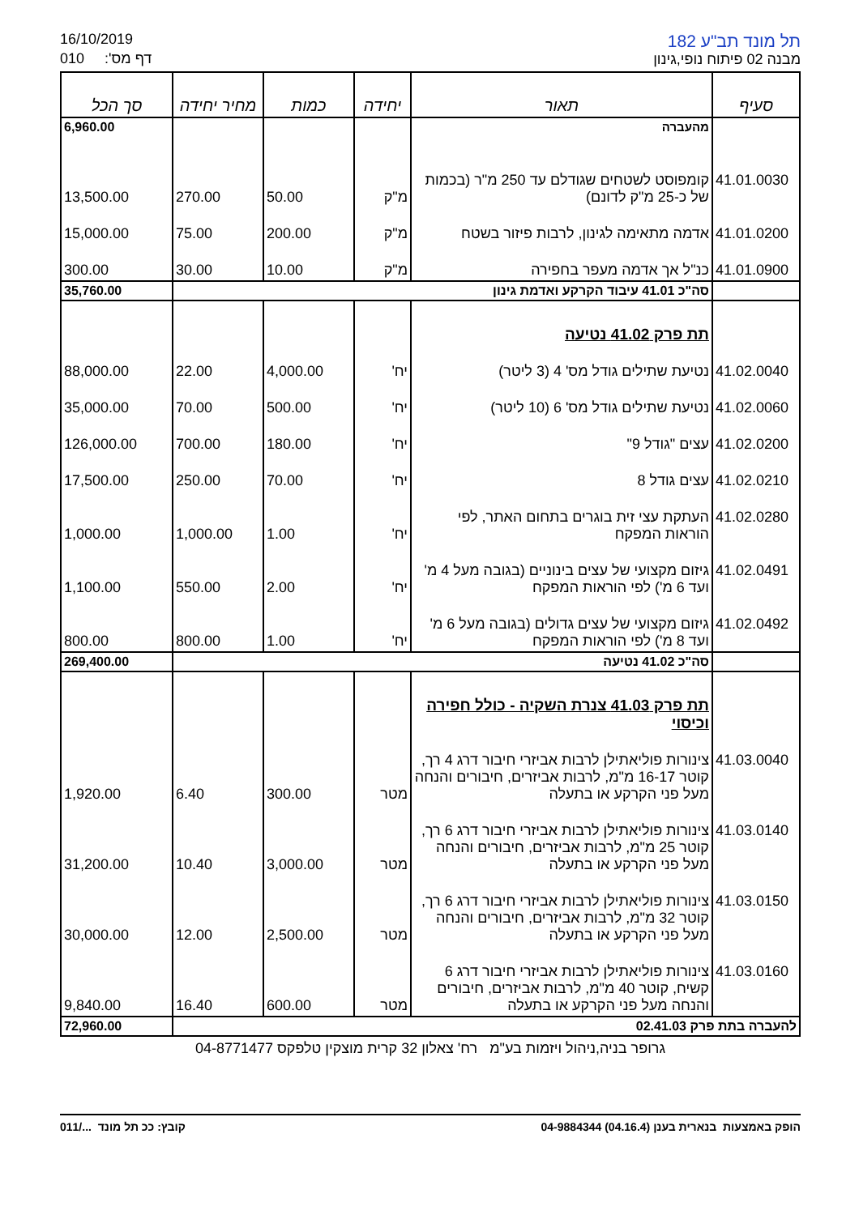16/10/2019
010 דף מס':
תל מונד תב"ע 182
מבנה 02 פיתוח נופי,גינון
| סעיף | תאור | יחידה | כמות | מחיר יחידה | סך הכל |
| --- | --- | --- | --- | --- | --- |
| | מהעברה | | | | 6,960.00 |
| 41.01.0030 | קומפוסט לשטחים שגודלם עד 250 מ"ר (בכמות של כ-25 מ"ק לדונם) | מ"ק | 50.00 | 270.00 | 13,500.00 |
| 41.01.0200 | אדמה מתאימה לגינון, לרבות פיזור בשטח | מ"ק | 200.00 | 75.00 | 15,000.00 |
| 41.01.0900 | כנ"ל אך אדמה מעפר בחפירה | מ"ק | 10.00 | 30.00 | 300.00 |
| | סה"כ 41.01 עיבוד הקרקע ואדמת גינון | | | | 35,760.00 |
| | תת פרק 41.02 נטיעה | | | | |
| 41.02.0040 | נטיעת שתילים גודל מס' 4 (3 ליטר) | יח' | 4,000.00 | 22.00 | 88,000.00 |
| 41.02.0060 | נטיעת שתילים גודל מס' 6 (10 ליטר) | יח' | 500.00 | 70.00 | 35,000.00 |
| 41.02.0200 | עצים "גודל 9" | יח' | 180.00 | 700.00 | 126,000.00 |
| 41.02.0210 | עצים גודל 8 | יח' | 70.00 | 250.00 | 17,500.00 |
| 41.02.0280 | העתקת עצי זית בוגרים בתחום האתר, לפי הוראות המפקח | יח' | 1.00 | 1,000.00 | 1,000.00 |
| 41.02.0491 | גיזום מקצועי של עצים בינוניים (בגובה מעל 4 מ' ועד 6 מ') לפי הוראות המפקח | יח' | 2.00 | 550.00 | 1,100.00 |
| 41.02.0492 | גיזום מקצועי של עצים גדולים (בגובה מעל 6 מ' ועד 8 מ') לפי הוראות המפקח | יח' | 1.00 | 800.00 | 800.00 |
| | סה"כ 41.02 נטיעה | | | | 269,400.00 |
| | תת פרק 41.03 צנרת השקיה - כולל חפירה וכיסוי | | | | |
| 41.03.0040 | צינורות פוליאתילן לרבות אביזרי חיבור דרג 4 רך, קוטר 16-17 מ"מ, לרבות אביזרים, חיבורים והנחה מעל פני הקרקע או בתעלה | מטר | 300.00 | 6.40 | 1,920.00 |
| 41.03.0140 | צינורות פוליאתילן לרבות אביזרי חיבור דרג 6 רך, קוטר 25 מ"מ, לרבות אביזרים, חיבורים והנחה מעל פני הקרקע או בתעלה | מטר | 3,000.00 | 10.40 | 31,200.00 |
| 41.03.0150 | צינורות פוליאתילן לרבות אביזרי חיבור דרג 6 רך, קוטר 32 מ"מ, לרבות אביזרים, חיבורים והנחה מעל פני הקרקע או בתעלה | מטר | 2,500.00 | 12.00 | 30,000.00 |
| 41.03.0160 | צינורות פוליאתילן לרבות אביזרי חיבור דרג 6 קשיח, קוטר 40 מ"מ, לרבות אביזרים, חיבורים והנחה מעל פני הקרקע או בתעלה | מטר | 600.00 | 16.40 | 9,840.00 |
| להעברה בתת פרק 02.41.03 | | | | | 72,960.00 |
גרופר בניה,ניהול ויזמות בע"מ רח' צאלון 32 קרית מוצקין טלפקס 04-8771477
הופק באמצעות בנארית בענן (04.16.4) 04-9884344 קובץ: ככ תל מונד .../011